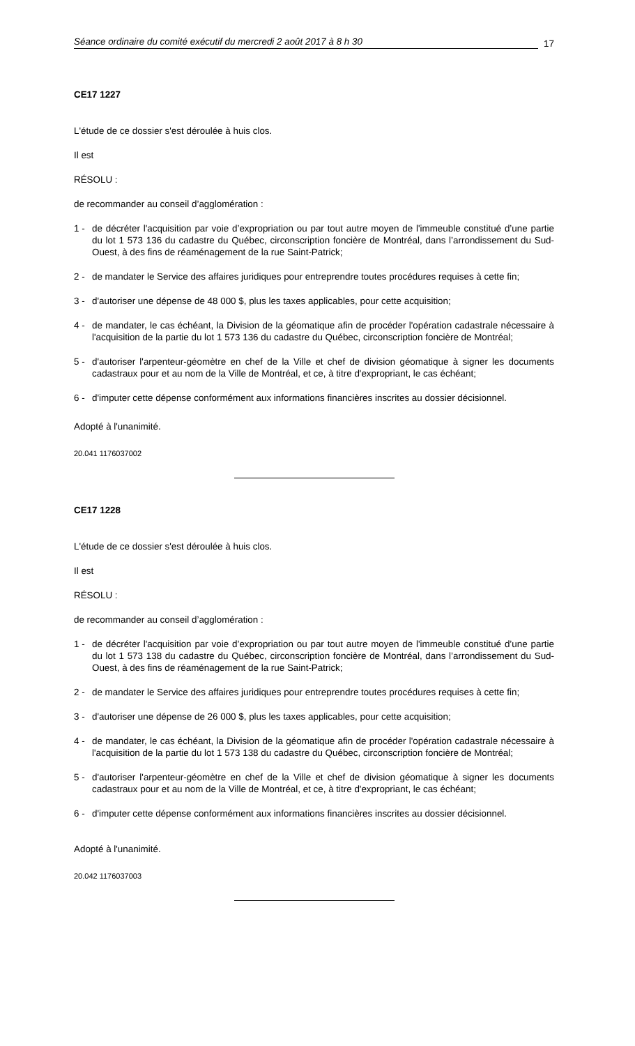Séance ordinaire du comité exécutif du mercredi 2 août 2017 à 8 h 30
17
CE17 1227
L'étude de ce dossier s'est déroulée à huis clos.
Il est
RÉSOLU :
de recommander au conseil d’agglomération :
1 - de décréter l'acquisition par voie d’expropriation ou par tout autre moyen de l'immeuble constitué d’une partie du lot 1 573 136 du cadastre du Québec, circonscription foncière de Montréal, dans l’arrondissement du Sud-Ouest, à des fins de réaménagement de la rue Saint-Patrick;
2 - de mandater le Service des affaires juridiques pour entreprendre toutes procédures requises à cette fin;
3 - d'autoriser une dépense de 48 000 $, plus les taxes applicables, pour cette acquisition;
4 - de mandater, le cas échéant, la Division de la géomatique afin de procéder l'opération cadastrale nécessaire à l'acquisition de la partie du lot 1 573 136 du cadastre du Québec, circonscription foncière de Montréal;
5 - d'autoriser l'arpenteur-géomètre en chef de la Ville et chef de division géomatique à signer les documents cadastraux pour et au nom de la Ville de Montréal, et ce, à titre d'expropriant, le cas échéant;
6 - d'imputer cette dépense conformément aux informations financières inscrites au dossier décisionnel.
Adopté à l'unanimité.
20.041 1176037002
CE17 1228
L'étude de ce dossier s'est déroulée à huis clos.
Il est
RÉSOLU :
de recommander au conseil d’agglomération :
1 - de décréter l'acquisition par voie d’expropriation ou par tout autre moyen de l'immeuble constitué d’une partie du lot 1 573 138 du cadastre du Québec, circonscription foncière de Montréal, dans l’arrondissement du Sud-Ouest, à des fins de réaménagement de la rue Saint-Patrick;
2 - de mandater le Service des affaires juridiques pour entreprendre toutes procédures requises à cette fin;
3 - d'autoriser une dépense de 26 000 $, plus les taxes applicables, pour cette acquisition;
4 - de mandater, le cas échéant, la Division de la géomatique afin de procéder l'opération cadastrale nécessaire à l'acquisition de la partie du lot 1 573 138 du cadastre du Québec, circonscription foncière de Montréal;
5 - d'autoriser l'arpenteur-géomètre en chef de la Ville et chef de division géomatique à signer les documents cadastraux pour et au nom de la Ville de Montréal, et ce, à titre d'expropriant, le cas échéant;
6 - d'imputer cette dépense conformément aux informations financières inscrites au dossier décisionnel.
Adopté à l'unanimité.
20.042 1176037003